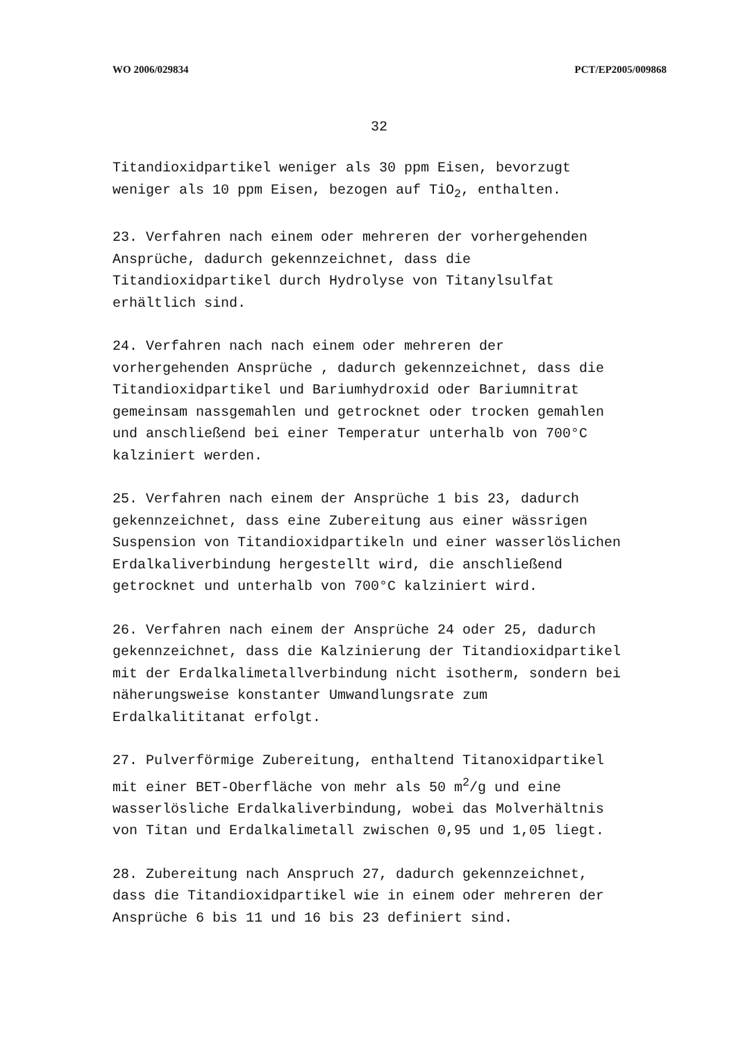WO 2006/029834 PCT/EP2005/009868
32
Titandioxidpartikel weniger als 30 ppm Eisen, bevorzugt
weniger als 10 ppm Eisen, bezogen auf TiO<sub>2</sub>, enthalten.
23. Verfahren nach einem oder mehreren der vorhergehenden
Ansprüche, dadurch gekennzeichnet, dass die
Titandioxidpartikel durch Hydrolyse von Titanylsulfat
erhältlich sind.
24. Verfahren nach nach einem oder mehreren der
vorhergehenden Ansprüche , dadurch gekennzeichnet, dass die
Titandioxidpartikel und Bariumhydroxid oder Bariumnitrat
gemeinsam nassgemahlen und getrocknet oder trocken gemahlen
und anschließend bei einer Temperatur unterhalb von 700°C
kalziniert werden.
25. Verfahren nach einem der Ansprüche 1 bis 23, dadurch
gekennzeichnet, dass eine Zubereitung aus einer wässrigen
Suspension von Titandioxidpartikeln und einer wasserlöslichen
Erdalkaliverbindung hergestellt wird, die anschließend
getrocknet und unterhalb von 700°C kalziniert wird.
26. Verfahren nach einem der Ansprüche 24 oder 25, dadurch
gekennzeichnet, dass die Kalzinierung der Titandioxidpartikel
mit der Erdalkalimetallverbindung nicht isotherm, sondern bei
näherungsweise konstanter Umwandlungsrate zum
Erdalkalititanat erfolgt.
27. Pulverförmige Zubereitung, enthaltend Titanoxidpartikel
mit einer BET-Oberfläche von mehr als 50 m<sup>2</sup>/g und eine
wasserlösliche Erdalkaliverbindung, wobei das Molverhältnis
von Titan und Erdalkalimetall zwischen 0,95 und 1,05 liegt.
28. Zubereitung nach Anspruch 27, dadurch gekennzeichnet,
dass die Titandioxidpartikel wie in einem oder mehreren der
Ansprüche 6 bis 11 und 16 bis 23 definiert sind.